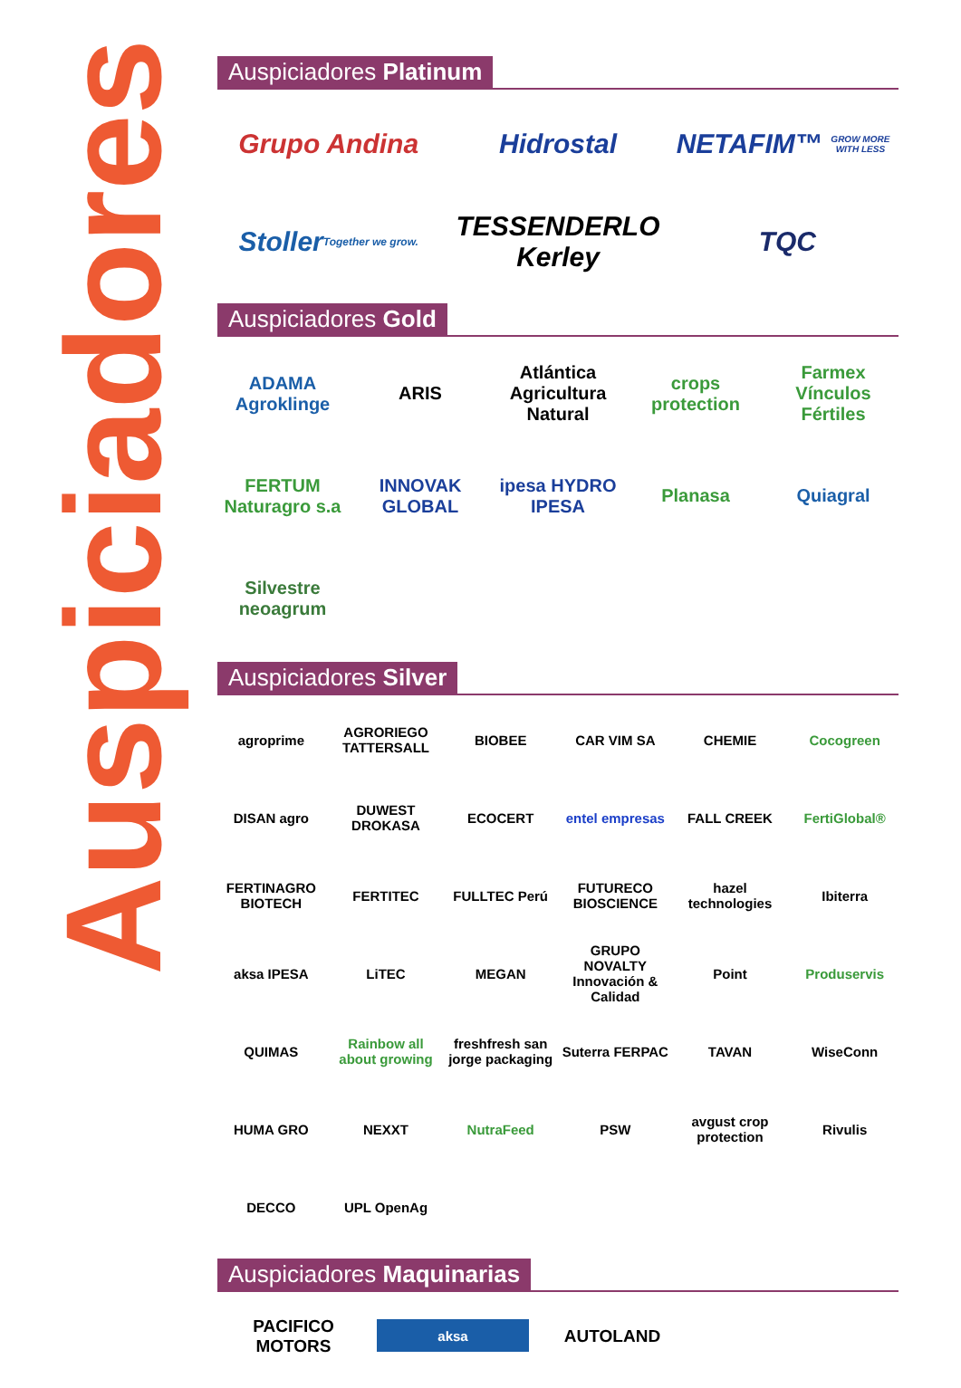Auspiciadores
Auspiciadores Platinum
Grupo Andina
Hidrostal
NETAFIM™ GROW MORE WITH LESS
Stoller Together we grow.
TESSENDERLO Kerley
TQC
Auspiciadores Gold
ADAMA Agroklinge
ARIS
Atlántica Agricultura Natural
crops protection
Farmex Vínculos Fértiles
FERTUM Naturagro s.a
INNOVAK GLOBAL
ipesa HYDRO IPESA
Planasa
Quiagral
Silvestre neoagrum
Auspiciadores Silver
agroprime
AGRORIEGO TATTERSALL
BIOBEE
CAR VIM SA
CHEMIE
Cocogreen
DISAN agro
DUWEST DROKASA
ECOCERT
entel empresas
FALL CREEK
FertiGlobal®
FERTINAGRO BIOTECH
FERTITEC
FULLTEC Perú
FUTURECO BIOSCIENCE
hazel technologies
Ibiterra
aksa IPESA
LiTEC
MEGAN
GRUPO NOVALTY Innovación & Calidad
Point
Produservis
QUIMAS
Rainbow all about growing
freshfresh san jorge packaging
Suterra FERPAC
TAVAN
WiseConn
HUMA GRO
NEXXT
NutraFeed
PSW
avgust crop protection
Rivulis
DECCO
UPL OpenAg
Auspiciadores Maquinarias
PACIFICO MOTORS
aksa
AUTOLAND